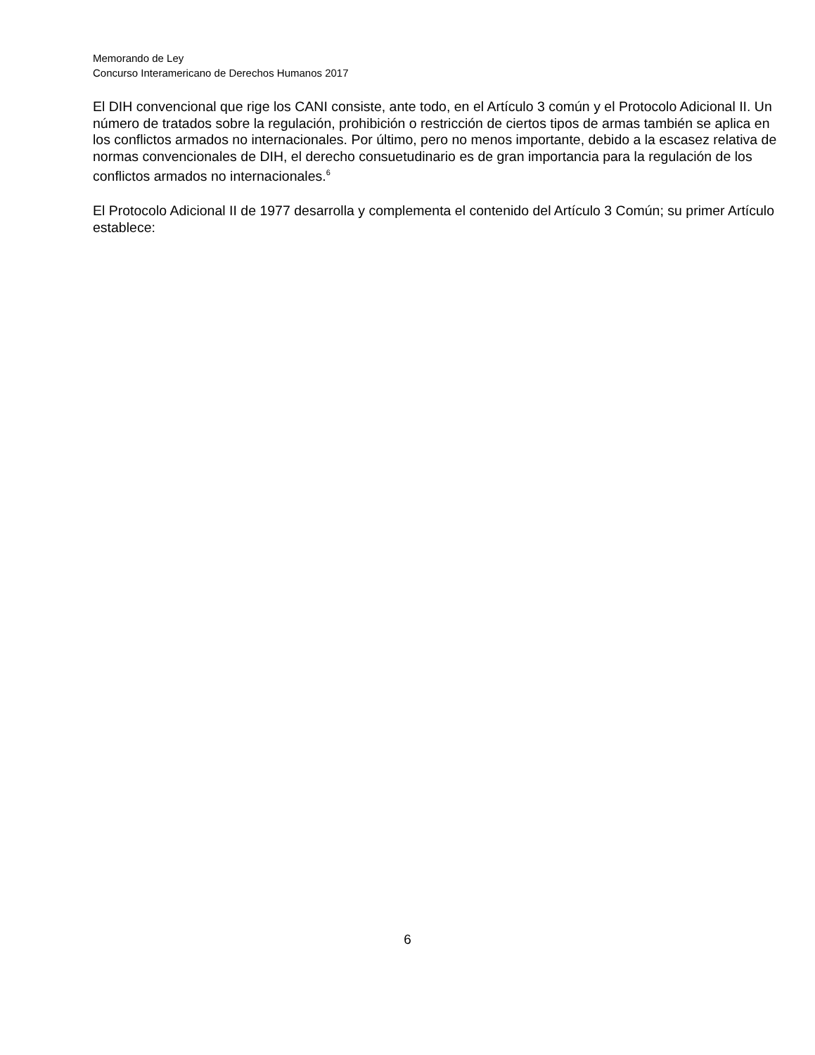Memorando de Ley
Concurso Interamericano de Derechos Humanos 2017
El DIH convencional que rige los CANI consiste, ante todo, en el Artículo 3 común y el Protocolo Adicional II. Un número de tratados sobre la regulación, prohibición o restricción de ciertos tipos de armas también se aplica en los conflictos armados no internacionales. Por último, pero no menos importante, debido a la escasez relativa de normas convencionales de DIH, el derecho consuetudinario es de gran importancia para la regulación de los conflictos armados no internacionales.<sup>6</sup>
El Protocolo Adicional II de 1977 desarrolla y complementa el contenido del Artículo 3 Común; su primer Artículo establece:
6